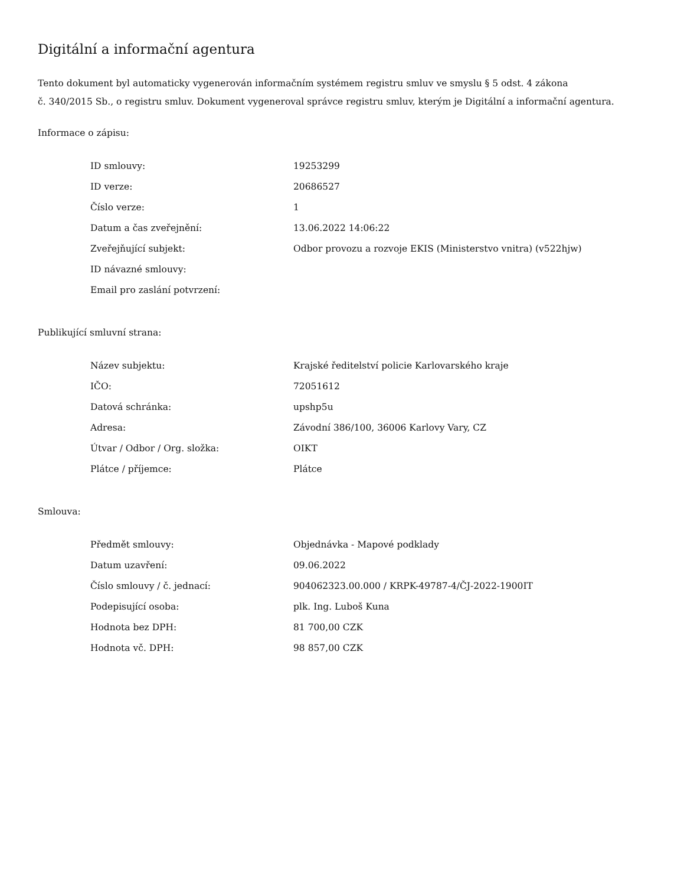Digitální a informační agentura
Tento dokument byl automaticky vygenerován informačním systémem registru smluv ve smyslu § 5 odst. 4 zákona
č. 340/2015 Sb., o registru smluv. Dokument vygeneroval správce registru smluv, kterým je Digitální a informační agentura.
Informace o zápisu:
| ID smlouvy: | 19253299 |
| ID verze: | 20686527 |
| Číslo verze: | 1 |
| Datum a čas zveřejnění: | 13.06.2022 14:06:22 |
| Zveřejňující subjekt: | Odbor provozu a rozvoje EKIS (Ministerstvo vnitra) (v522hjw) |
| ID návazné smlouvy: | |
| Email pro zaslání potvrzení: | |
Publikující smluvní strana:
| Název subjektu: | Krajské ředitelství policie Karlovarského kraje |
| IČO: | 72051612 |
| Datová schránka: | upshp5u |
| Adresa: | Závodní 386/100, 36006 Karlovy Vary, CZ |
| Útvar / Odbor / Org. složka: | OIKT |
| Plátce / příjemce: | Plátce |
Smlouva:
| Předmět smlouvy: | Objednávka - Mapové podklady |
| Datum uzavření: | 09.06.2022 |
| Číslo smlouvy / č. jednací: | 904062323.00.000 / KRPK-49787-4/ČJ-2022-1900IT |
| Podepisující osoba: | plk. Ing. Luboš Kuna |
| Hodnota bez DPH: | 81 700,00 CZK |
| Hodnota vč. DPH: | 98 857,00 CZK |